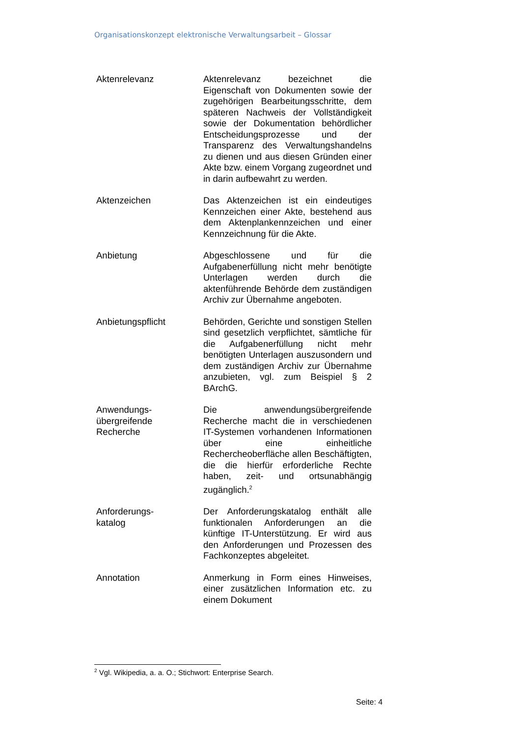Organisationskonzept elektronische Verwaltungsarbeit – Glossar
| Aktenrelevanz | Aktenrelevanz bezeichnet die Eigenschaft von Dokumenten sowie der zugehörigen Bearbeitungsschritte, dem späteren Nachweis der Vollständigkeit sowie der Dokumentation behördlicher Entscheidungsprozesse und der Transparenz des Verwaltungshandelns zu dienen und aus diesen Gründen einer Akte bzw. einem Vorgang zugeordnet und in darin aufbewahrt zu werden. |
| Aktenzeichen | Das Aktenzeichen ist ein eindeutiges Kennzeichen einer Akte, bestehend aus dem Aktenplankennzeichen und einer Kennzeichnung für die Akte. |
| Anbietung | Abgeschlossene und für die Aufgabenerfüllung nicht mehr benötigte Unterlagen werden durch die aktenführende Behörde dem zuständigen Archiv zur Übernahme angeboten. |
| Anbietungspflicht | Behörden, Gerichte und sonstigen Stellen sind gesetzlich verpflichtet, sämtliche für die Aufgabenerfüllung nicht mehr benötigten Unterlagen auszusondern und dem zuständigen Archiv zur Übernahme anzubieten, vgl. zum Beispiel § 2 BArchG. |
| Anwendungs- übergreifende Recherche | Die anwendungsübergreifende Recherche macht die in verschiedenen IT-Systemen vorhandenen Informationen über eine einheitliche Rechercheoberfläche allen Beschäftigten, die die hierfür erforderliche Rechte haben, zeit- und ortsunabhängig zugänglich.<sup>2</sup> |
| Anforderungs- katalog | Der Anforderungskatalog enthält alle funktionalen Anforderungen an die künftige IT-Unterstützung. Er wird aus den Anforderungen und Prozessen des Fachkonzeptes abgeleitet. |
| Annotation | Anmerkung in Form eines Hinweises, einer zusätzlichen Information etc. zu einem Dokument |
<sup>2</sup> Vgl. Wikipedia, a. a. O.; Stichwort: Enterprise Search.
Seite: 4